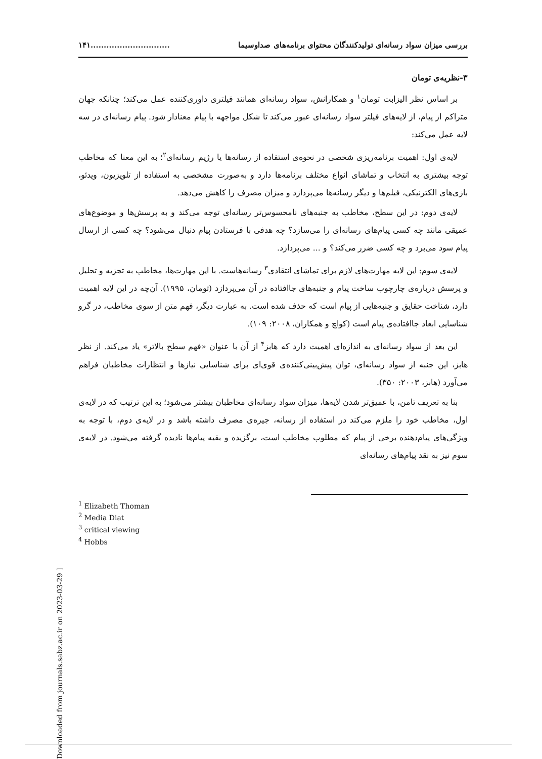بررسی میزان سواد رسانه‌ای تولیدکنندگان محتوای برنامه‌های صداوسیما..............................١۴١
٣-نظریه‌ی تومان
بر اساس نظر الیزابت تومان<sup>١</sup> و همکارانش، سواد رسانه‌ای همانند فیلتری داوری‌کننده عمل می‌کند؛ چنانکه جهان متراکم از پیام، از لایه‌های فیلتر سواد رسانه‌ای عبور می‌کند تا شکل مواجهه با پیام معنادار شود. پیام رسانه‌ای در سه لایه عمل می‌کند:
لایه‌ی اول: اهمیت برنامه‌ریزی شخصی در نحوه‌ی استفاده از رسانه‌ها یا رژیم رسانه‌ای<sup>٢</sup>؛ به این معنا که مخاطب توجه بیشتری به انتخاب و تماشای انواع مختلف برنامه‌ها دارد و به‌صورت مشخصی به استفاده از تلویزیون، ویدئو، بازی‌های الکترنیکی، فیلم‌ها و دیگر رسانه‌ها می‌پردازد و میزان مصرف را کاهش می‌دهد.
لایه‌ی دوم: در این سطح، مخاطب به جنبه‌های نامحسوس‌تر رسانه‌ای توجه می‌کند و به پرسش‌ها و موضوع‌های عمیقی مانند چه کسی پیام‌های رسانه‌ای را می‌سازد؟ چه هدفی با فرستادن پیام دنبال می‌شود؟ چه کسی از ارسال پیام سود می‌برد و چه کسی ضرر می‌کند؟ و ... می‌پردازد.
لایه‌ی سوم: این لایه مهارت‌های لازم برای تماشای انتقادی<sup>٣</sup> رسانه‌هاست. با این مهارت‌ها، مخاطب به تجزیه و تحلیل و پرسش درباره‌ی چارچوب ساخت پیام و جنبه‌های جاافتاده در آن می‌پردازد (تومان، ١٩٩۵). آن‌چه در این لایه اهمیت دارد، شناخت حقایق و جنبه‌هایی از پیام است که حذف شده است. به عبارت دیگر، فهم متن از سوی مخاطب، در گرو شناسایی ابعاد جاافتاده‌ی پیام است (کواچ و همکاران، ٢٠٠٨: ١٠٩).
این بعد از سواد رسانه‌ای به اندازه‌ای اهمیت دارد که هابز<sup>۴</sup> از آن با عنوان «فهم سطح بالاتر» یاد می‌کند. از نظر هابز، این جنبه از سواد رسانه‌ای، توان پیش‌بینی‌کننده‌ی قوی‌ای برای شناسایی نیازها و انتظارات مخاطبان فراهم می‌آورد (هابز، ٢٠٠٣: ٣۵٠).
بنا به تعریف تامن، با عمیق‌تر شدن لایه‌ها، میزان سواد رسانه‌ای مخاطبان بیشتر می‌شود؛ به این ترتیب که در لایه‌ی اول، مخاطب خود را ملزم می‌کند در استفاده از رسانه، جیره‌ی مصرف داشته باشد و در لایه‌ی دوم، با توجه به ویژگی‌های پیام‌دهنده برخی از پیام که مطلوب مخاطب است، برگزیده و بقیه پیام‌ها نادیده گرفته می‌شود. در لایه‌ی سوم نیز به نقد پیام‌های رسانه‌ای
<sup>1</sup> Elizabeth Thoman
<sup>2</sup> Media Diat
<sup>3</sup> critical viewing
<sup>4</sup> Hobbs
[ Downloaded from journals.sabz.ac.ir on 2023-03-29 ]